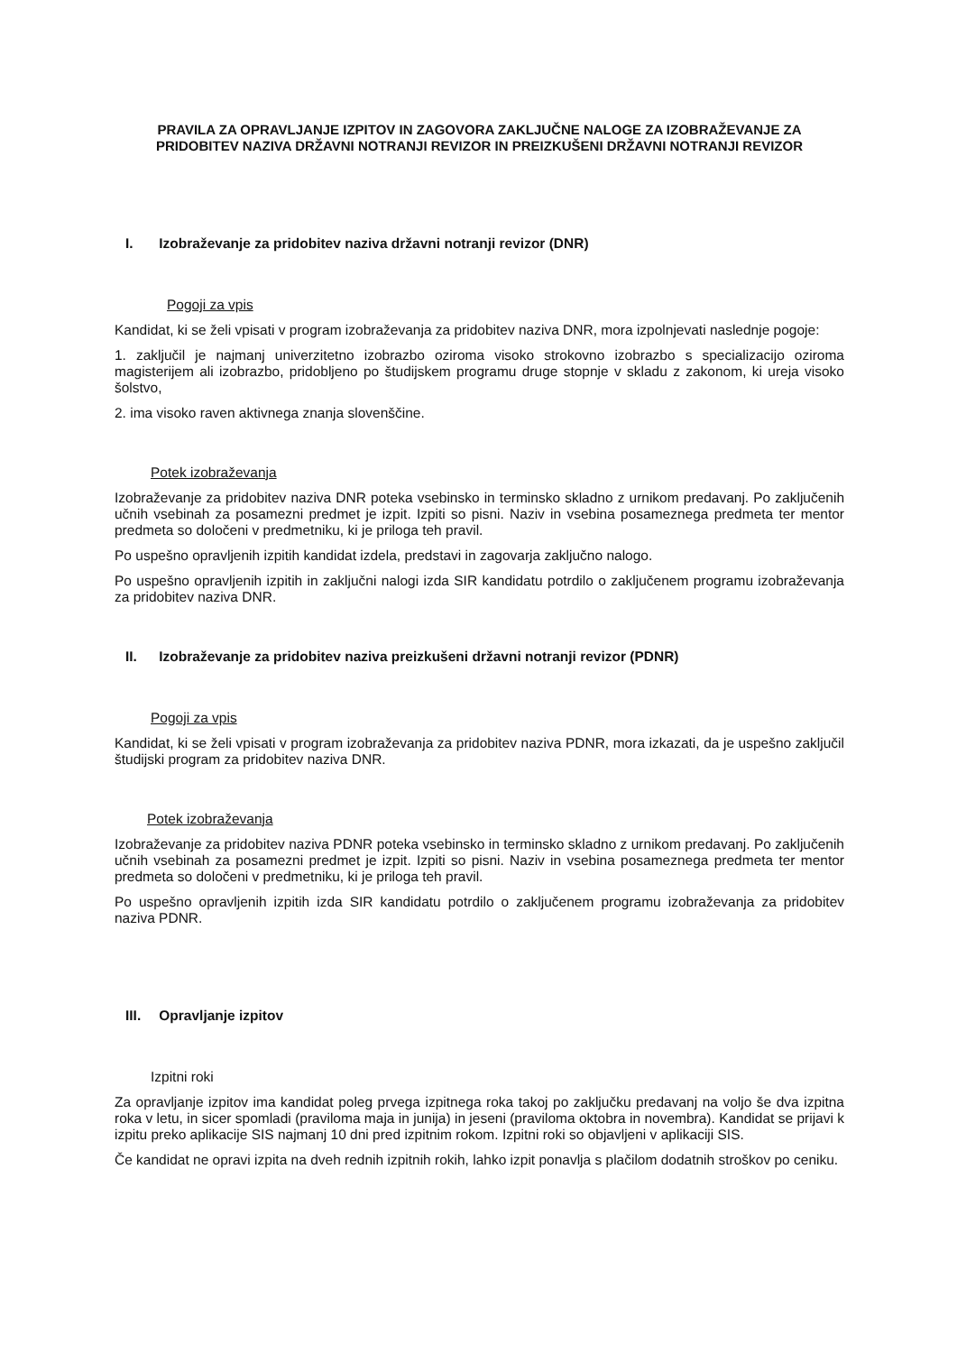PRAVILA ZA OPRAVLJANJE IZPITOV IN ZAGOVORA ZAKLJUČNE NALOGE ZA IZOBRAŽEVANJE ZA PRIDOBITEV NAZIVA DRŽAVNI NOTRANJI REVIZOR IN PREIZKUŠENI DRŽAVNI NOTRANJI REVIZOR
I. Izobraževanje za pridobitev naziva državni notranji revizor (DNR)
Pogoji za vpis
Kandidat, ki se želi vpisati v program izobraževanja za pridobitev naziva DNR, mora izpolnjevati naslednje pogoje:
1. zaključil je najmanj univerzitetno izobrazbo oziroma visoko strokovno izobrazbo s specializacijo oziroma magisterijem ali izobrazbo, pridobljeno po študijskem programu druge stopnje v skladu z zakonom, ki ureja visoko šolstvo,
2. ima visoko raven aktivnega znanja slovenščine.
Potek izobraževanja
Izobraževanje za pridobitev naziva DNR poteka vsebinsko in terminsko skladno z urnikom predavanj. Po zaključenih učnih vsebinah za posamezni predmet je izpit. Izpiti so pisni. Naziv in vsebina posameznega predmeta ter mentor predmeta so določeni v predmetniku, ki je priloga teh pravil.
Po uspešno opravljenih izpitih kandidat izdela, predstavi in zagovarja zaključno nalogo.
Po uspešno opravljenih izpitih in zaključni nalogi izda SIR kandidatu potrdilo o zaključenem programu izobraževanja za pridobitev naziva DNR.
II. Izobraževanje za pridobitev naziva preizkušeni državni notranji revizor (PDNR)
Pogoji za vpis
Kandidat, ki se želi vpisati v program izobraževanja za pridobitev naziva PDNR, mora izkazati, da je uspešno zaključil študijski program za pridobitev naziva DNR.
Potek izobraževanja
Izobraževanje za pridobitev naziva PDNR poteka vsebinsko in terminsko skladno z urnikom predavanj. Po zaključenih učnih vsebinah za posamezni predmet je izpit. Izpiti so pisni. Naziv in vsebina posameznega predmeta ter mentor predmeta so določeni v predmetniku, ki je priloga teh pravil.
Po uspešno opravljenih izpitih izda SIR kandidatu potrdilo o zaključenem programu izobraževanja za pridobitev naziva PDNR.
III. Opravljanje izpitov
Izpitni roki
Za opravljanje izpitov ima kandidat poleg prvega izpitnega roka takoj po zaključku predavanj na voljo še dva izpitna roka v letu, in sicer spomladi (praviloma maja in junija) in jeseni (praviloma oktobra in novembra). Kandidat se prijavi k izpitu preko aplikacije SIS najmanj 10 dni pred izpitnim rokom. Izpitni roki so objavljeni v aplikaciji SIS.
Če kandidat ne opravi izpita na dveh rednih izpitnih rokih, lahko izpit ponavlja s plačilom dodatnih stroškov po ceniku.